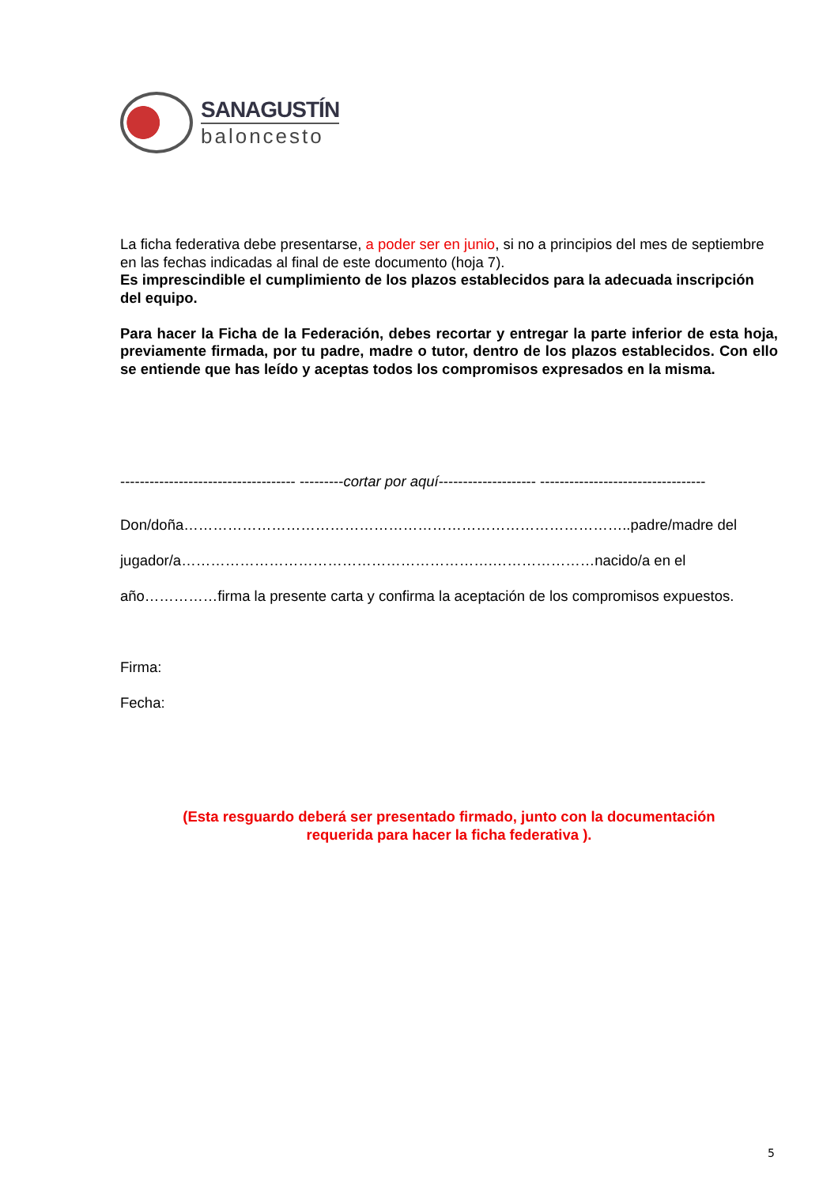SANAGUSTÍN
baloncesto
La ficha federativa debe presentarse, a poder ser en junio, si no a principios del mes de septiembre en las fechas indicadas al final de este documento (hoja 7).
Es imprescindible el cumplimiento de los plazos establecidos para la adecuada inscripción del equipo.
Para hacer la Ficha de la Federación, debes recortar y entregar la parte inferior de esta hoja, previamente firmada, por tu padre, madre o tutor, dentro de los plazos establecidos. Con ello se entiende que has leído y aceptas todos los compromisos expresados en la misma.
------------------------------------ ---------cortar por aquí-------------------- ----------------------------------
Don/doña………………………………………………………………………………..padre/madre del
jugador/a……………………………………………………….…………………nacido/a en el
año……………firma la presente carta y confirma la aceptación de los compromisos expuestos.
Firma:
Fecha:
(Esta resguardo deberá ser presentado firmado, junto con la documentación
requerida para hacer la ficha federativa ).
5